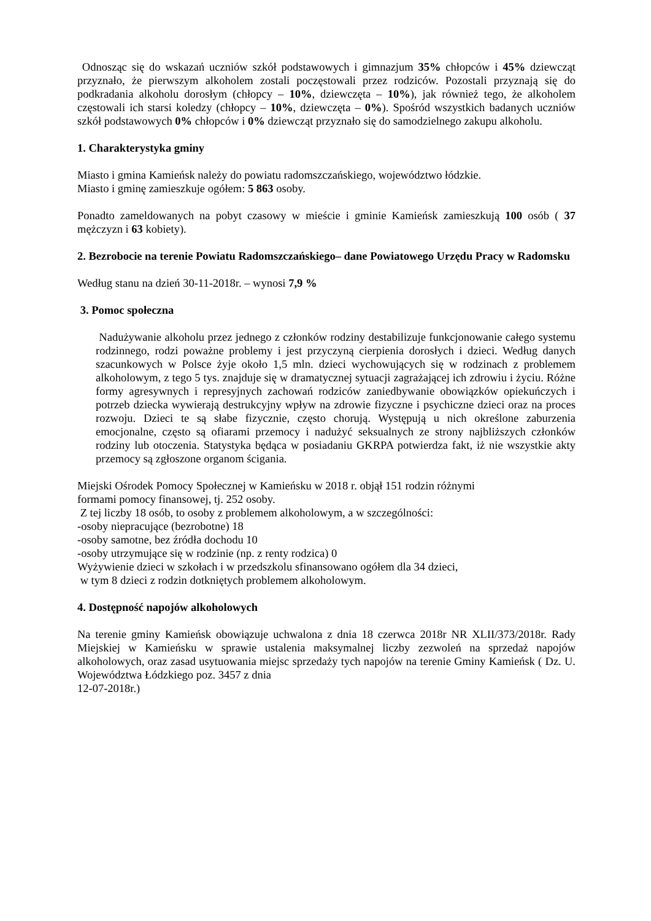Odnosząc się do wskazań uczniów szkół podstawowych i gimnazjum 35% chłopców i 45% dziewcząt przyznało, że pierwszym alkoholem zostali poczęstowali przez rodziców. Pozostali przyznają się do podkradania alkoholu dorosłym (chłopcy – 10%, dziewczęta – 10%), jak również tego, że alkoholem częstowali ich starsi koledzy (chłopcy – 10%, dziewczęta – 0%). Spośród wszystkich badanych uczniów szkół podstawowych 0% chłopców i 0% dziewcząt przyznało się do samodzielnego zakupu alkoholu.
1. Charakterystyka gminy
Miasto i gmina Kamieńsk należy do powiatu radomszczańskiego, województwo łódzkie.
Miasto i gminę zamieszkuje ogółem: 5 863 osoby.
Ponadto zameldowanych na pobyt czasowy w mieście i gminie Kamieńsk zamieszkują 100 osób ( 37 mężczyzn i 63 kobiety).
2. Bezrobocie na terenie Powiatu Radomszczańskiego– dane Powiatowego Urzędu Pracy w Radomsku
Według stanu na dzień 30-11-2018r. – wynosi 7,9 %
3. Pomoc społeczna
Nadużywanie alkoholu przez jednego z członków rodziny destabilizuje funkcjonowanie całego systemu rodzinnego, rodzi poważne problemy i jest przyczyną cierpienia dorosłych i dzieci. Według danych szacunkowych w Polsce żyje około 1,5 mln. dzieci wychowujących się w rodzinach z problemem alkoholowym, z tego 5 tys. znajduje się w dramatycznej sytuacji zagrażającej ich zdrowiu i życiu. Różne formy agresywnych i represyjnych zachowań rodziców zaniedbywanie obowiązków opiekuńczych i potrzeb dziecka wywierają destrukcyjny wpływ na zdrowie fizyczne i psychiczne dzieci oraz na proces rozwoju. Dzieci te są słabe fizycznie, często chorują. Występują u nich określone zaburzenia emocjonalne, często są ofiarami przemocy i nadużyć seksualnych ze strony najbliższych członków rodziny lub otoczenia. Statystyka będąca w posiadaniu GKRPA potwierdza fakt, iż nie wszystkie akty przemocy są zgłoszone organom ścigania.
Miejski Ośrodek Pomocy Społecznej w Kamieńsku w 2018 r. objął 151 rodzin różnymi
formami pomocy finansowej, tj. 252 osoby.
Z tej liczby 18 osób, to osoby z problemem alkoholowym, a w szczególności:
-osoby niepracujące (bezrobotne) 18
-osoby samotne, bez źródła dochodu 10
-osoby utrzymujące się w rodzinie (np. z renty rodzica) 0
Wyżywienie dzieci w szkołach i w przedszkolu sfinansowano ogółem dla 34 dzieci,
w tym 8 dzieci z rodzin dotkniętych problemem alkoholowym.
4. Dostępność napojów alkoholowych
Na terenie gminy Kamieńsk obowiązuje uchwalona z dnia 18 czerwca 2018r NR XLII/373/2018r. Rady Miejskiej w Kamieńsku w sprawie ustalenia maksymalnej liczby zezwoleń na sprzedaż napojów alkoholowych, oraz zasad usytuowania miejsc sprzedaży tych napojów na terenie Gminy Kamieńsk ( Dz. U. Województwa Łódzkiego poz. 3457 z dnia
12-07-2018r.)